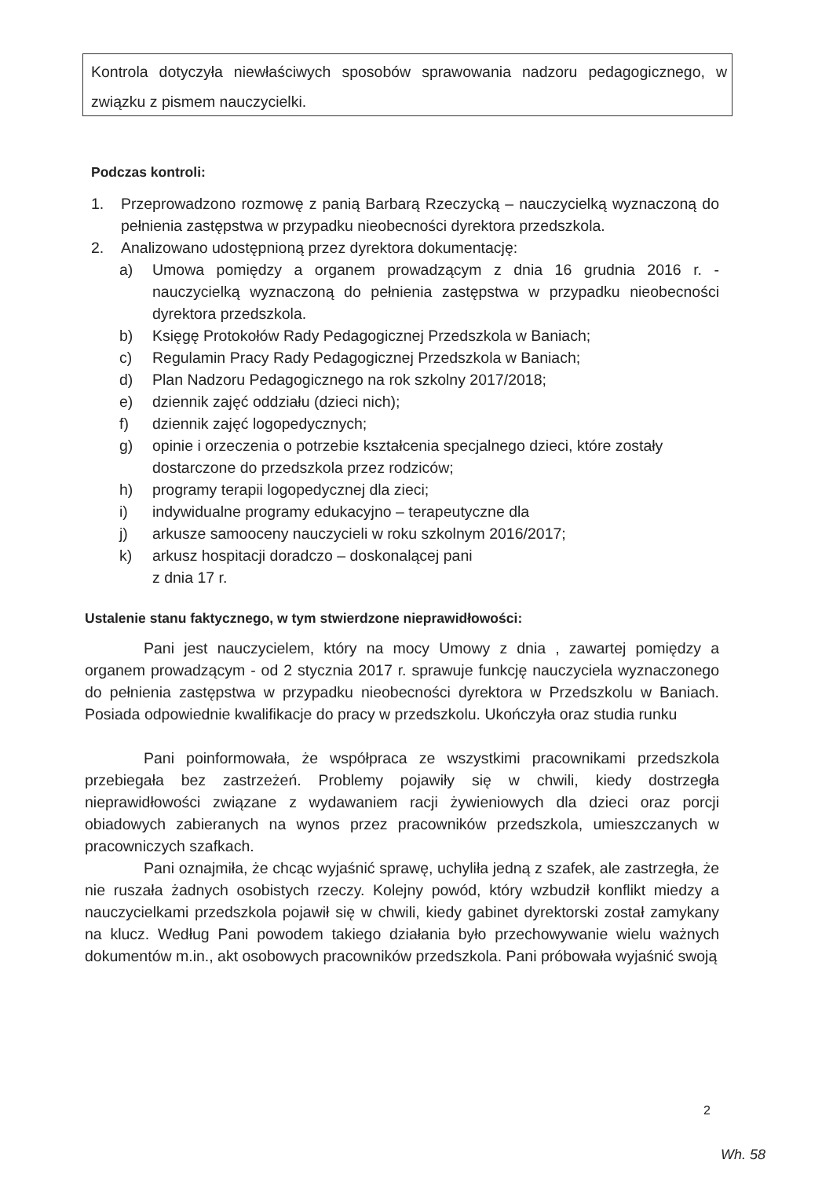Kontrola dotyczyła niewłaściwych sposobów sprawowania nadzoru pedagogicznego, w związku z pismem nauczycielki.
Podczas kontroli:
1. Przeprowadzono rozmowę z panią Barbarą Rzeczycką – nauczycielką wyznaczoną do pełnienia zastępstwa w przypadku nieobecności dyrektora przedszkola.
2. Analizowano udostępnioną przez dyrektora dokumentację:
a) Umowa pomiędzy a organem prowadzącym z dnia 16 grudnia 2016 r. - nauczycielką wyznaczoną do pełnienia zastępstwa w przypadku nieobecności dyrektora przedszkola.
b) Księgę Protokołów Rady Pedagogicznej Przedszkola w Baniach;
c) Regulamin Pracy Rady Pedagogicznej Przedszkola w Baniach;
d) Plan Nadzoru Pedagogicznego na rok szkolny 2017/2018;
e) dziennik zajęć oddziału (dzieci nich);
f) dziennik zajęć logopedycznych;
g) opinie i orzeczenia o potrzebie kształcenia specjalnego dzieci, które zostały dostarczone do przedszkola przez rodziców;
h) programy terapii logopedycznej dla zieci;
i) indywidualne programy edukacyjno – terapeutyczne dla
j) arkusze samooceny nauczycieli w roku szkolnym 2016/2017;
k) arkusz hospitacji doradczo – doskonalącej pani
z dnia 17 r.
Ustalenie stanu faktycznego, w tym stwierdzone nieprawidłowości:
Pani jest nauczycielem, który na mocy Umowy z dnia , zawartej pomiędzy a organem prowadzącym - od 2 stycznia 2017 r. sprawuje funkcję nauczyciela wyznaczonego do pełnienia zastępstwa w przypadku nieobecności dyrektora w Przedszkolu w Baniach. Posiada odpowiednie kwalifikacje do pracy w przedszkolu. Ukończyła oraz studia runku
Pani poinformowała, że współpraca ze wszystkimi pracownikami przedszkola przebiegała bez zastrzeżeń. Problemy pojawiły się w chwili, kiedy dostrzegła nieprawidłowości związane z wydawaniem racji żywieniowych dla dzieci oraz porcji obiadowych zabieranych na wynos przez pracowników przedszkola, umieszczanych w pracowniczych szafkach.
Pani oznajmiła, że chcąc wyjaśnić sprawę, uchyliła jedną z szafek, ale zastrzegła, że nie ruszała żadnych osobistych rzeczy. Kolejny powód, który wzbudził konflikt miedzy a nauczycielkami przedszkola pojawił się w chwili, kiedy gabinet dyrektorski został zamykany na klucz. Według Pani powodem takiego działania było przechowywanie wielu ważnych dokumentów m.in., akt osobowych pracowników przedszkola. Pani próbowała wyjaśnić swoją
2
Wh. 58